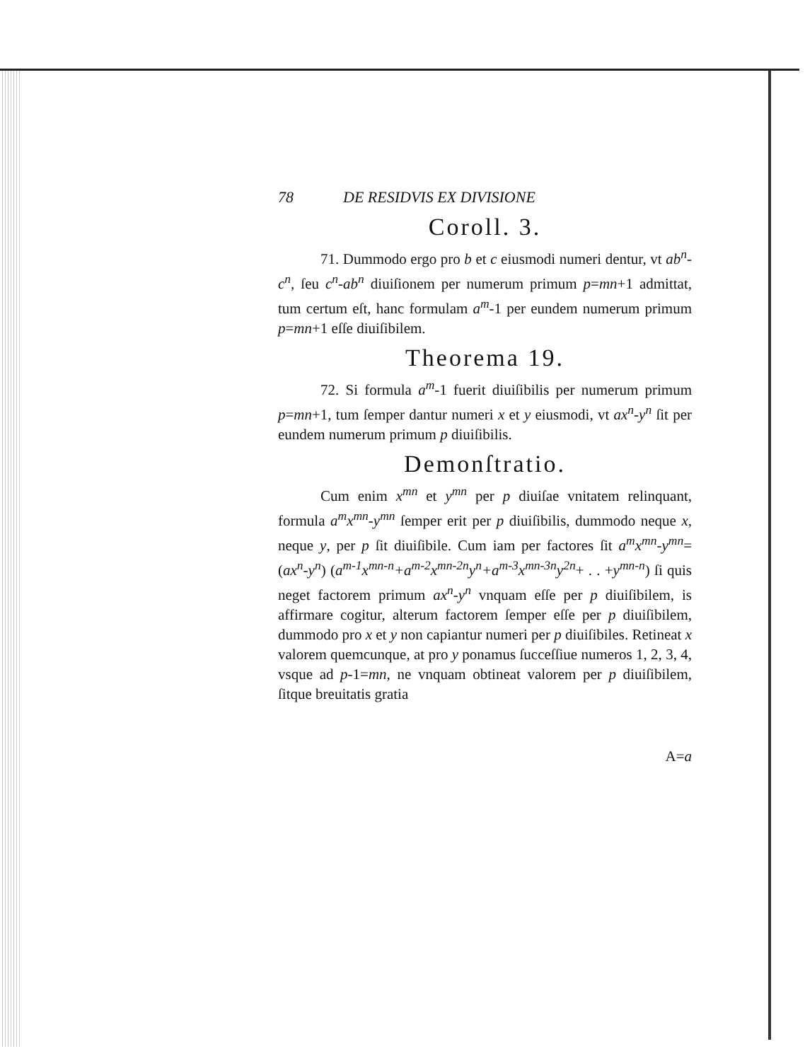78 DE RESIDVIS EX DIVISIONE
Coroll. 3.
71. Dummodo ergo pro b et c eiusmodi numeri dentur, vt ab<sup>n</sup>-c<sup>n</sup>, ſeu c<sup>n</sup>-ab<sup>n</sup> diuiſionem per numerum primum p=mn+1 admittat, tum certum eſt, hanc formulam a<sup>m</sup>-1 per eundem numerum primum p=mn+1 eſſe diuiſibilem.
Theorema 19.
72. Si formula a<sup>m</sup>-1 fuerit diuiſibilis per numerum primum p=mn+1, tum ſemper dantur numeri x et y eiusmodi, vt ax<sup>n</sup>-y<sup>n</sup> ſit per eundem numerum primum p diuiſibilis.
Demonſtratio.
Cum enim x<sup>mn</sup> et y<sup>mn</sup> per p diuiſae vnitatem relinquant, formula a<sup>m</sup>x<sup>mn</sup>-y<sup>mn</sup> ſemper erit per p diuiſibilis, dummodo neque x, neque y, per p ſit diuiſibile. Cum iam per factores ſit a<sup>m</sup>x<sup>mn</sup>-y<sup>mn</sup>=(ax<sup>n</sup>-y<sup>n</sup>) (a<sup>m-1</sup>x<sup>mn-n</sup>+a<sup>m-2</sup>x<sup>mn-2n</sup>y<sup>n</sup>+a<sup>m-3</sup>x<sup>mn-3n</sup>y<sup>2n</sup>+ . . +y<sup>mn-n</sup>) ſi quis neget factorem primum ax<sup>n</sup>-y<sup>n</sup> vnquam eſſe per p diuiſibilem, is affirmare cogitur, alterum factorem ſemper eſſe per p diuiſibilem, dummodo pro x et y non capiantur numeri per p diuiſibiles. Retineat x valorem quemcunque, at pro y ponamus ſucceſſiue numeros 1, 2, 3, 4, vsque ad p-1=mn, ne vnquam obtineat valorem per p diuiſibilem, ſitque breuitatis gratia
A=a